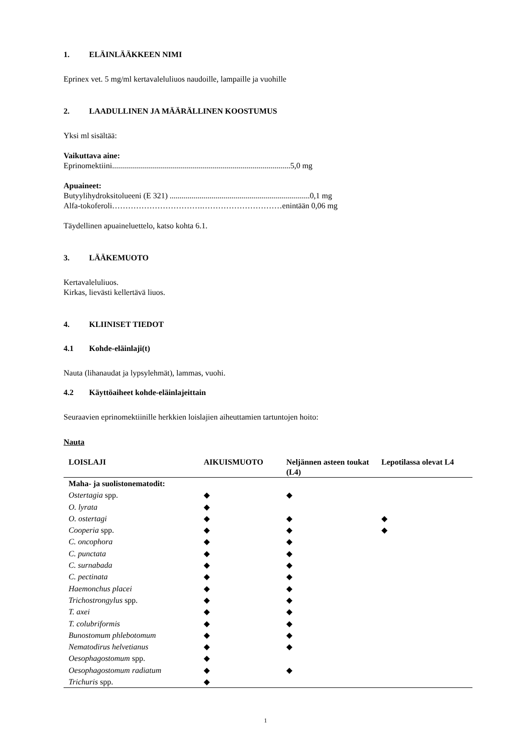1. ELÄINLÄÄKKEEN NIMI
Eprinex vet. 5 mg/ml kertavaleluliuos naudoille, lampaille ja vuohille
2. LAADULLINEN JA MÄÄRÄLLINEN KOOSTUMUS
Yksi ml sisältää:
Vaikuttava aine:
Eprinomektiini.........................................................................................5,0 mg
Apuaineet:
Butyylihydroksitolueeni (E 321) ......................................................................0,1 mg
Alfa-tokoferoli…………………………….…………………………enintään 0,06 mg
Täydellinen apuaineluettelo, katso kohta 6.1.
3. LÄÄKEMUOTO
Kertavaleluliuos.
Kirkas, lievästi kellertävä liuos.
4. KLIINISET TIEDOT
4.1 Kohde-eläinlaji(t)
Nauta (lihanaudat ja lypsylehmät), lammas, vuohi.
4.2 Käyttöaiheet kohde-eläinlajeittain
Seuraavien eprinomektiinille herkkien loislajien aiheuttamien tartuntojen hoito:
Nauta
| LOISLAJI | AIKUISMUOTO | Neljännen asteen toukat (L4) | Lepotilassa olevat L4 |
| --- | --- | --- | --- |
| Maha- ja suolistonematodit: | | | |
| Ostertagia spp. | ◆ | ◆ | |
| O. lyrata | ◆ | | |
| O. ostertagi | ◆ | ◆ | ◆ |
| Cooperia spp. | ◆ | ◆ | ◆ |
| C. oncophora | ◆ | ◆ | |
| C. punctata | ◆ | ◆ | |
| C. surnabada | ◆ | ◆ | |
| C. pectinata | ◆ | ◆ | |
| Haemonchus placei | ◆ | ◆ | |
| Trichostrongylus spp. | ◆ | ◆ | |
| T. axei | ◆ | ◆ | |
| T. colubriformis | ◆ | ◆ | |
| Bunostomum phlebotomum | ◆ | ◆ | |
| Nematodirus helvetianus | ◆ | ◆ | |
| Oesophagostomum spp. | ◆ | | |
| Oesophagostomum radiatum | ◆ | ◆ | |
| Trichuris spp. | ◆ | | |
1